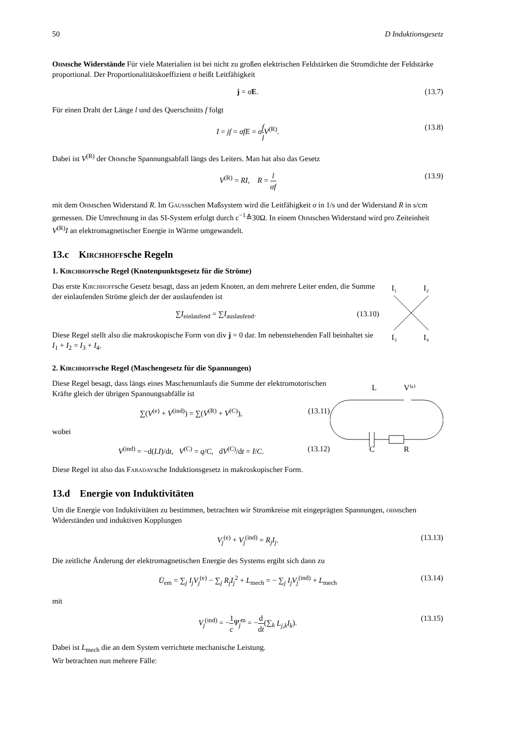50 D Induktionsgesetz
Ohmsche Widerstände Für viele Materialien ist bei nicht zu großen elektrischen Feldstärken die Stromdichte der Feldstärke proportional. Der Proportionalitätskoeffizient σ heißt Leitfähigkeit
j = σE. (13.7)
Für einen Draht der Länge l und des Querschnitts f folgt
I = jf = σfE = σf l V<sup>(R)</sup>. (13.8)
Dabei ist V<sup>(R)</sup> der Ohmsche Spannungsabfall längs des Leiters. Man hat also das Gesetz
V<sup>(R)</sup> = RI, R = l σf (13.9)
mit dem Ohmschen Widerstand R. Im Gaussschen Maßsystem wird die Leitfähigkeit σ in 1/s und der Widerstand R in s/cm gemessen. Die Umrechnung in das SI-System erfolgt durch c<sup>−1</sup>≙30Ω. In einem Ohmschen Widerstand wird pro Zeiteinheit V<sup>(R)</sup>I an elektromagnetischer Energie in Wärme umgewandelt.
13.c Kirchhoffsche Regeln
1. Kirchhoffsche Regel (Knotenpunktsgesetz für die Ströme)
Das erste Kirchhoffsche Gesetz besagt, dass an jedem Knoten, an dem mehrere Leiter enden, die Summe der einlaufenden Ströme gleich der der auslaufenden ist
∑I<sub>einlaufend</sub> = ∑I<sub>auslaufend</sub>. (13.10)
Diese Regel stellt also die makroskopische Form von div j = 0 dar. Im nebenstehenden Fall beinhaltet sie I<sub>1</sub> + I<sub>2</sub> = I<sub>3</sub> + I<sub>4</sub>.
I₁
I₂
I₃
I₄
2. Kirchhoffsche Regel (Maschengesetz für die Spannungen)
Diese Regel besagt, dass längs eines Maschenumlaufs die Summe der elektromotorischen Kräfte gleich der übrigen Spannungsabfälle ist
∑(V<sup>(e)</sup> + V<sup>(ind)</sup>) = ∑(V<sup>(R)</sup> + V<sup>(C)</sup>), (13.11)
wobei
V<sup>(ind)</sup> = −d(LI)/dt, V<sup>(C)</sup> = q/C, dV<sup>(C)</sup>/dt = I/C. (13.12)
L
V⁽ᵉ⁾
C
R
Diese Regel ist also das Faradaysche Induktionsgesetz in makroskopischer Form.
13.d Energie von Induktivitäten
Um die Energie von Induktivitäten zu bestimmen, betrachten wir Stromkreise mit eingeprägten Spannungen, ohmschen Widerständen und induktiven Kopplungen
V<sub>j</sub><sup>(e)</sup> + V<sub>j</sub><sup>(ind)</sup> = R<sub>j</sub>I<sub>j</sub>. (13.13)
Die zeitliche Änderung der elektromagnetischen Energie des Systems ergibt sich dann zu
U̇<sub>em</sub> = ∑<sub>j</sub> I<sub>j</sub>V<sub>j</sub><sup>(e)</sup> − ∑<sub>j</sub> R<sub>j</sub>I<sub>j</sub><sup>2</sup> + L<sub>mech</sub> = − ∑<sub>j</sub> I<sub>j</sub>V<sub>j</sub><sup>(ind)</sup> + L<sub>mech</sub> (13.14)
mit
V<sub>j</sub><sup>(ind)</sup> = −1 c Ψ̇<sub>j</sub><sup>m</sup> = −d dt(∑<sub>k</sub> L<sub>j,k</sub>I<sub>k</sub>). (13.15)
Dabei ist L<sub>mech</sub> die an dem System verrichtete mechanische Leistung.
Wir betrachten nun mehrere Fälle: